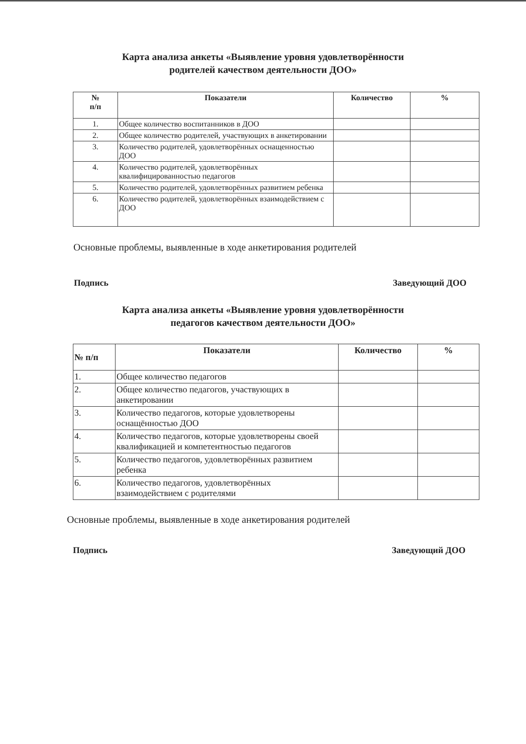Карта анализа анкеты «Выявление уровня удовлетворённости
родителей качеством деятельности ДОО»
| № п/п | Показатели | Количество | % |
| --- | --- | --- | --- |
| 1. | Общее количество воспитанников в ДОО | | |
| 2. | Общее количество родителей, участвующих в анкетировании | | |
| 3. | Количество родителей, удовлетворённых оснащенностью ДОО | | |
| 4. | Количество родителей, удовлетворённых квалифицированностью педагогов | | |
| 5. | Количество родителей, удовлетворённых развитием ребенка | | |
| 6. | Количество родителей, удовлетворённых взаимодействием с ДОО | | |
Основные проблемы, выявленные в ходе анкетирования родителей
Подпись Заведующий ДОО
Карта анализа анкеты «Выявление уровня удовлетворённости
педагогов качеством деятельности ДОО»
| № п/п | Показатели | Количество | % |
| --- | --- | --- | --- |
| 1. | Общее количество педагогов | | |
| 2. | Общее количество педагогов, участвующих в анкетировании | | |
| 3. | Количество педагогов, которые удовлетворены оснащённостью ДОО | | |
| 4. | Количество педагогов, которые удовлетворены своей квалификацией и компетентностью педагогов | | |
| 5. | Количество педагогов, удовлетворённых развитием ребенка | | |
| 6. | Количество педагогов, удовлетворённых взаимодействием с родителями | | |
Основные проблемы, выявленные в ходе анкетирования родителей
Подпись Заведующий ДОО